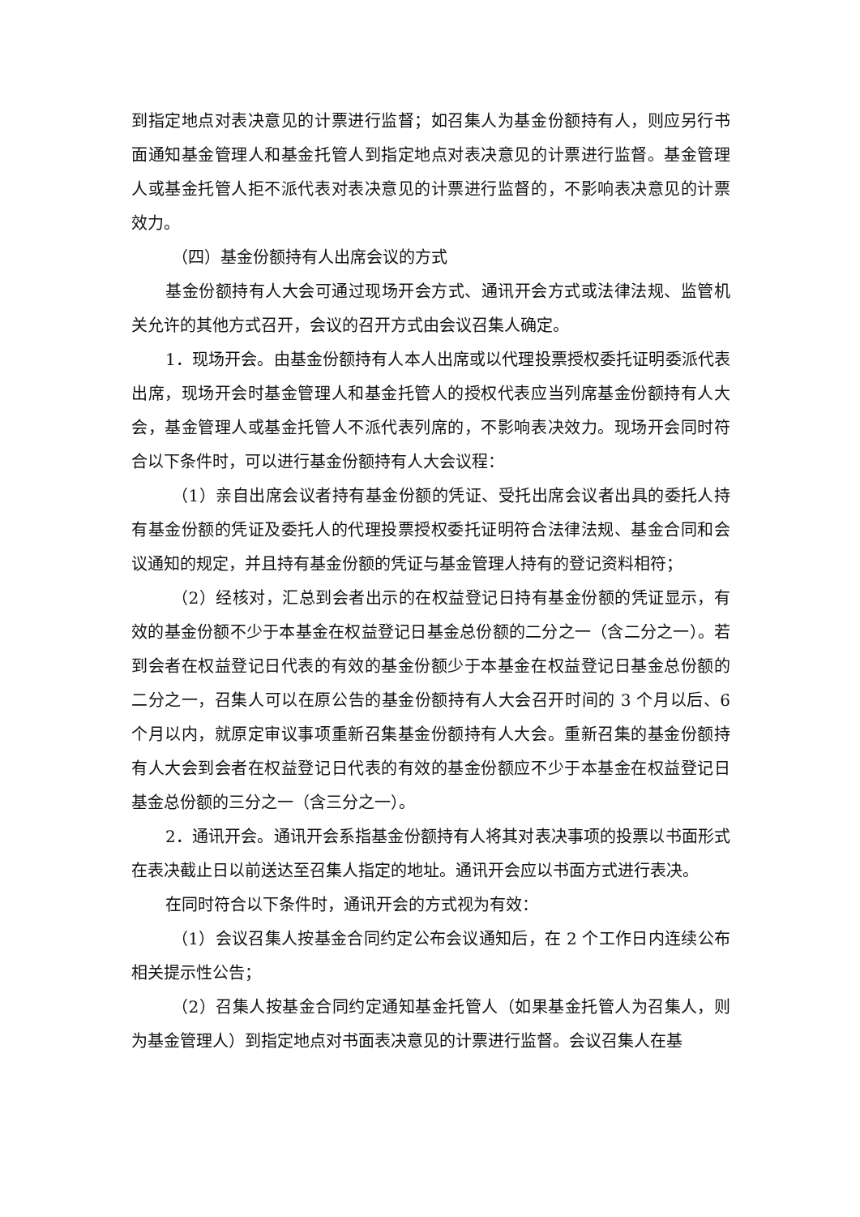到指定地点对表决意见的计票进行监督；如召集人为基金份额持有人，则应另行书面通知基金管理人和基金托管人到指定地点对表决意见的计票进行监督。基金管理人或基金托管人拒不派代表对表决意见的计票进行监督的，不影响表决意见的计票效力。
（四）基金份额持有人出席会议的方式
基金份额持有人大会可通过现场开会方式、通讯开会方式或法律法规、监管机关允许的其他方式召开，会议的召开方式由会议召集人确定。
1．现场开会。由基金份额持有人本人出席或以代理投票授权委托证明委派代表出席，现场开会时基金管理人和基金托管人的授权代表应当列席基金份额持有人大会，基金管理人或基金托管人不派代表列席的，不影响表决效力。现场开会同时符合以下条件时，可以进行基金份额持有人大会议程：
（1）亲自出席会议者持有基金份额的凭证、受托出席会议者出具的委托人持有基金份额的凭证及委托人的代理投票授权委托证明符合法律法规、基金合同和会议通知的规定，并且持有基金份额的凭证与基金管理人持有的登记资料相符；
（2）经核对，汇总到会者出示的在权益登记日持有基金份额的凭证显示，有效的基金份额不少于本基金在权益登记日基金总份额的二分之一（含二分之一）。若到会者在权益登记日代表的有效的基金份额少于本基金在权益登记日基金总份额的二分之一，召集人可以在原公告的基金份额持有人大会召开时间的 3 个月以后、6 个月以内，就原定审议事项重新召集基金份额持有人大会。重新召集的基金份额持有人大会到会者在权益登记日代表的有效的基金份额应不少于本基金在权益登记日基金总份额的三分之一（含三分之一）。
2．通讯开会。通讯开会系指基金份额持有人将其对表决事项的投票以书面形式在表决截止日以前送达至召集人指定的地址。通讯开会应以书面方式进行表决。
在同时符合以下条件时，通讯开会的方式视为有效：
（1）会议召集人按基金合同约定公布会议通知后，在 2 个工作日内连续公布相关提示性公告；
（2）召集人按基金合同约定通知基金托管人（如果基金托管人为召集人，则为基金管理人）到指定地点对书面表决意见的计票进行监督。会议召集人在基